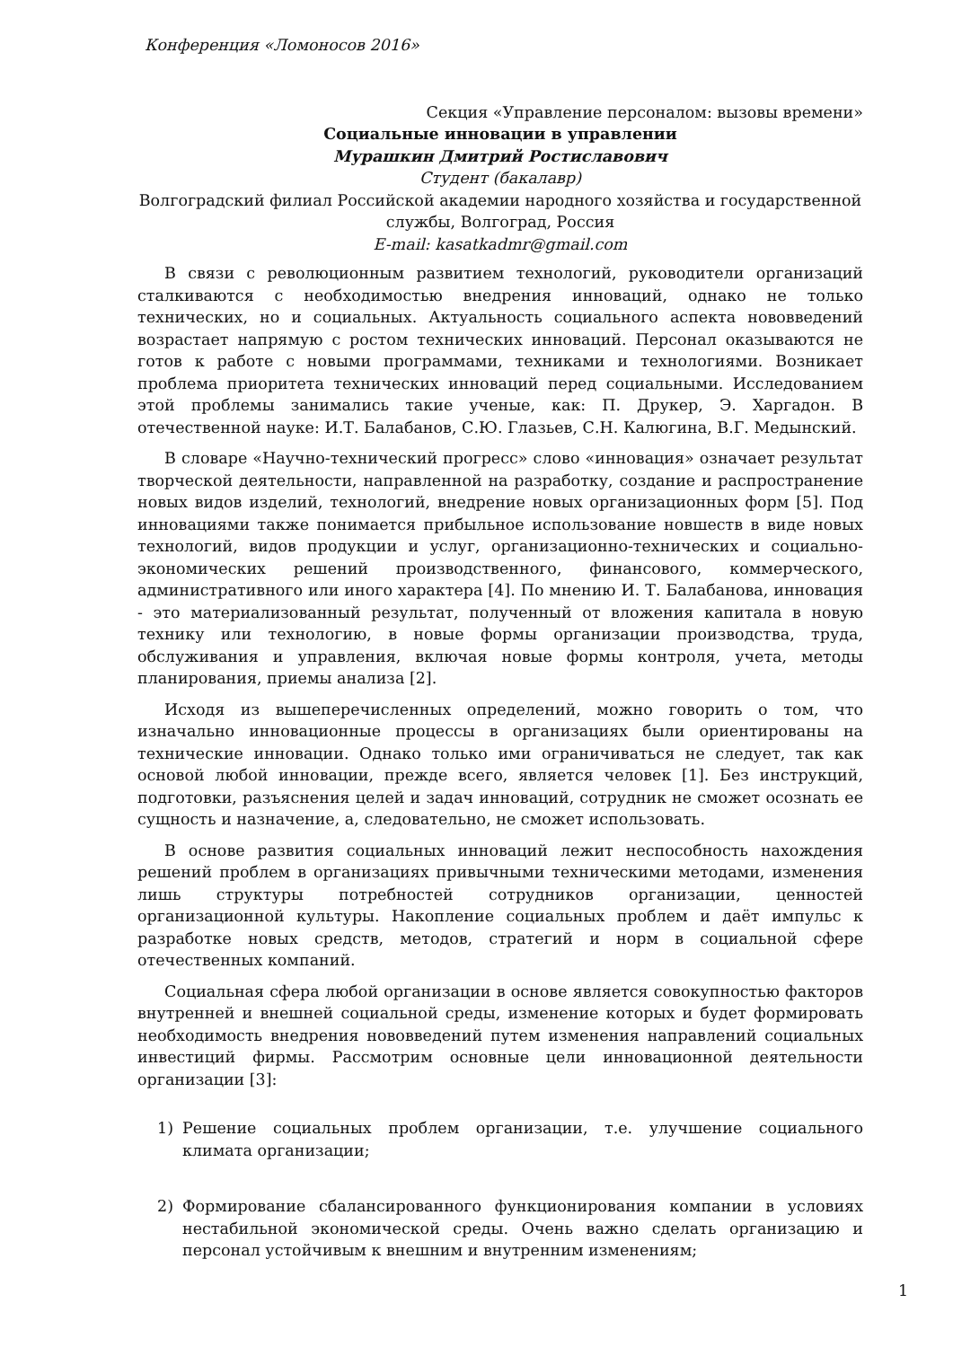Конференция «Ломоносов 2016»
Секция «Управление персоналом: вызовы времени»
Социальные инновации в управлении
Мурашкин Дмитрий Ростиславович
Студент (бакалавр)
Волгоградский филиал Российской академии народного хозяйства и государственной службы, Волгоград, Россия
E-mail: kasatkadmr@gmail.com
В связи с революционным развитием технологий, руководители организаций сталкиваются с необходимостью внедрения инноваций, однако не только технических, но и социальных. Актуальность социального аспекта нововведений возрастает напрямую с ростом технических инноваций. Персонал оказываются не готов к работе с новыми программами, техниками и технологиями. Возникает проблема приоритета технических инноваций перед социальными. Исследованием этой проблемы занимались такие ученые, как: П. Друкер, Э. Харгадон. В отечественной науке: И.Т. Балабанов, С.Ю. Глазьев, С.Н. Калюгина, В.Г. Медынский.
В словаре «Научно-технический прогресс» слово «инновация» означает результат творческой деятельности, направленной на разработку, создание и распространение новых видов изделий, технологий, внедрение новых организационных форм [5]. Под инновациями также понимается прибыльное использование новшеств в виде новых технологий, видов продукции и услуг, организационно-технических и социально-экономических решений производственного, финансового, коммерческого, административного или иного характера [4]. По мнению И. Т. Балабанова, инновация - это материализованный результат, полученный от вложения капитала в новую технику или технологию, в новые формы организации производства, труда, обслуживания и управления, включая новые формы контроля, учета, методы планирования, приемы анализа [2].
Исходя из вышеперечисленных определений, можно говорить о том, что изначально инновационные процессы в организациях были ориентированы на технические инновации. Однако только ими ограничиваться не следует, так как основой любой инновации, прежде всего, является человек [1]. Без инструкций, подготовки, разъяснения целей и задач инноваций, сотрудник не сможет осознать ее сущность и назначение, а, следовательно, не сможет использовать.
В основе развития социальных инноваций лежит неспособность нахождения решений проблем в организациях привычными техническими методами, изменения лишь структуры потребностей сотрудников организации, ценностей организационной культуры. Накопление социальных проблем и даёт импульс к разработке новых средств, методов, стратегий и норм в социальной сфере отечественных компаний.
Социальная сфера любой организации в основе является совокупностью факторов внутренней и внешней социальной среды, изменение которых и будет формировать необходимость внедрения нововведений путем изменения направлений социальных инвестиций фирмы. Рассмотрим основные цели инновационной деятельности организации [3]:
1) Решение социальных проблем организации, т.е. улучшение социального климата организации;
2) Формирование сбалансированного функционирования компании в условиях нестабильной экономической среды. Очень важно сделать организацию и персонал устойчивым к внешним и внутренним изменениям;
1